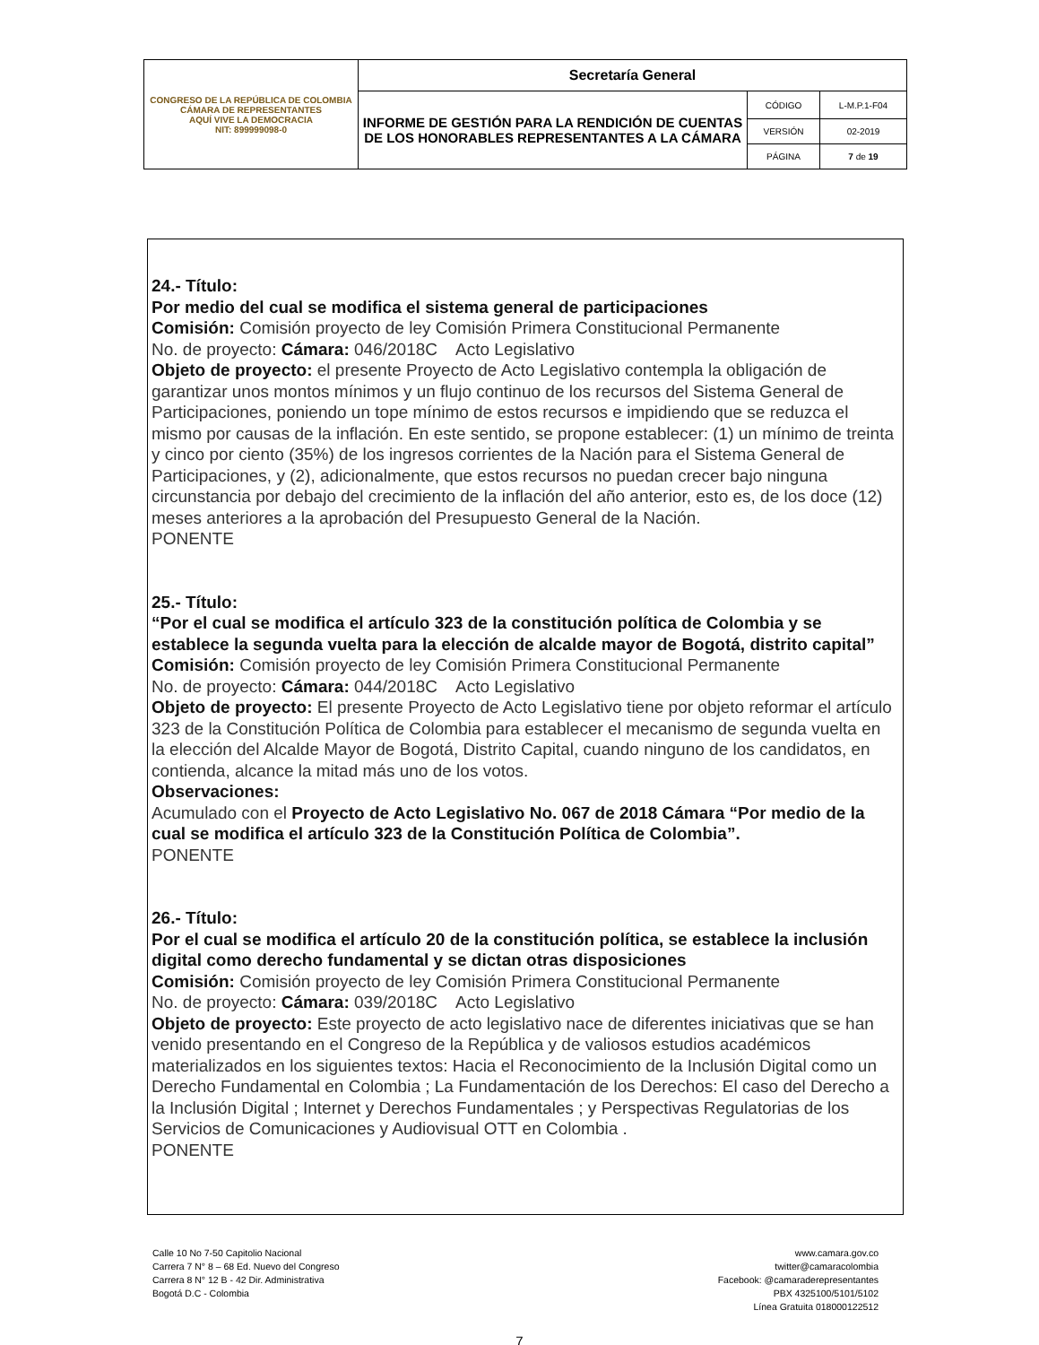| CONGRESO DE LA REPÚBLICA DE COLOMBIA CÁMARA DE REPRESENTANTES AQUÍ VIVE LA DEMOCRACIA NIT: 899999098-0 | Secretaría General | | |
| | INFORME DE GESTIÓN PARA LA RENDICIÓN DE CUENTAS DE LOS HONORABLES REPRESENTANTES A LA CÁMARA | CÓDIGO | L-M.P.1-F04 |
| | | VERSIÓN | 02-2019 |
| | | PÁGINA | 7 de 19 |
24.- Título:
Por medio del cual se modifica el sistema general de participaciones
Comisión: Comisión proyecto de ley Comisión Primera Constitucional Permanente
No. de proyecto: Cámara: 046/2018C Acto Legislativo
Objeto de proyecto: el presente Proyecto de Acto Legislativo contempla la obligación de garantizar unos montos mínimos y un flujo continuo de los recursos del Sistema General de Participaciones, poniendo un tope mínimo de estos recursos e impidiendo que se reduzca el mismo por causas de la inflación. En este sentido, se propone establecer: (1) un mínimo de treinta y cinco por ciento (35%) de los ingresos corrientes de la Nación para el Sistema General de Participaciones, y (2), adicionalmente, que estos recursos no puedan crecer bajo ninguna circunstancia por debajo del crecimiento de la inflación del año anterior, esto es, de los doce (12) meses anteriores a la aprobación del Presupuesto General de la Nación.
PONENTE
25.- Título:
“Por el cual se modifica el artículo 323 de la constitución política de Colombia y se establece la segunda vuelta para la elección de alcalde mayor de Bogotá, distrito capital”
Comisión: Comisión proyecto de ley Comisión Primera Constitucional Permanente
No. de proyecto: Cámara: 044/2018C Acto Legislativo
Objeto de proyecto: El presente Proyecto de Acto Legislativo tiene por objeto reformar el artículo 323 de la Constitución Política de Colombia para establecer el mecanismo de segunda vuelta en la elección del Alcalde Mayor de Bogotá, Distrito Capital, cuando ninguno de los candidatos, en contienda, alcance la mitad más uno de los votos.
Observaciones:
Acumulado con el Proyecto de Acto Legislativo No. 067 de 2018 Cámara “Por medio de la cual se modifica el artículo 323 de la Constitución Política de Colombia”.
PONENTE
26.- Título:
Por el cual se modifica el artículo 20 de la constitución política, se establece la inclusión digital como derecho fundamental y se dictan otras disposiciones
Comisión: Comisión proyecto de ley Comisión Primera Constitucional Permanente
No. de proyecto: Cámara: 039/2018C Acto Legislativo
Objeto de proyecto: Este proyecto de acto legislativo nace de diferentes iniciativas que se han venido presentando en el Congreso de la República y de valiosos estudios académicos materializados en los siguientes textos: Hacia el Reconocimiento de la Inclusión Digital como un Derecho Fundamental en Colombia ; La Fundamentación de los Derechos: El caso del Derecho a la Inclusión Digital ; Internet y Derechos Fundamentales ; y Perspectivas Regulatorias de los Servicios de Comunicaciones y Audiovisual OTT en Colombia .
PONENTE
Calle 10 No 7-50 Capitolio Nacional
Carrera 7 N° 8 – 68 Ed. Nuevo del Congreso
Carrera 8 N° 12 B - 42 Dir. Administrativa
Bogotá D.C - Colombia
www.camara.gov.co
twitter@camaracolombia
Facebook: @camaraderepresentantes
PBX 4325100/5101/5102
Línea Gratuita 018000122512
7